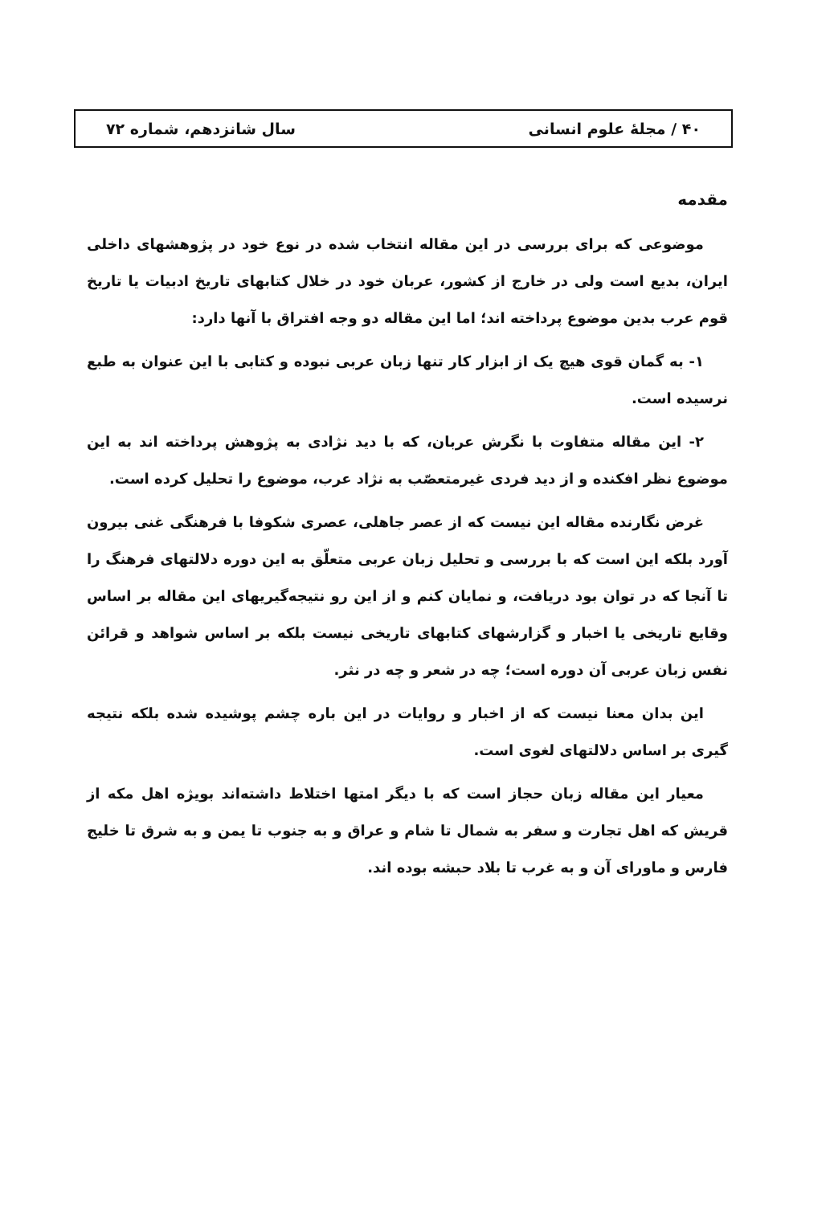۴۰ / مجلۀ علوم انسانی سال شانزدهم، شماره ۷۲
مقدمه
موضوعی که برای بررسی در این مقاله انتخاب شده در نوع خود در پژوهشهای داخلی ایران، بدیع است ولی در خارج از کشور، عربان خود در خلال کتابهای تاریخ ادبیات یا تاریخ قوم عرب بدین موضوع پرداخته اند؛ اما این مقاله دو وجه افتراق با آنها دارد:
۱- به گمان قوی هیچ یک از ابزار کار تنها زبان عربی نبوده و کتابی با این عنوان به طبع نرسیده است.
۲- این مقاله متفاوت با نگرش عربان، که با دید نژادی به پژوهش پرداخته اند به این موضوع نظر افکنده و از دید فردی غیرمتعصّب به نژاد عرب، موضوع را تحلیل کرده است.
غرض نگارنده مقاله این نیست که از عصر جاهلی، عصری شکوفا با فرهنگی غنی بیرون آورد بلکه این است که با بررسی و تحلیل زبان عربی متعلّق به این دوره دلالتهای فرهنگ را تا آنجا که در توان بود دریافت، و نمایان کنم و از این رو نتیجه‌گیریهای این مقاله بر اساس وقایع تاریخی یا اخبار و گزارشهای کتابهای تاریخی نیست بلکه بر اساس شواهد و قرائن نفس زبان عربی آن دوره است؛ چه در شعر و چه در نثر.
این بدان معنا نیست که از اخبار و روایات در این باره چشم پوشیده شده بلکه نتیجه گیری بر اساس دلالتهای لغوی است.
معیار این مقاله زبان حجاز است که با دیگر امتها اختلاط داشته‌اند بویژه اهل مکه از قریش که اهل تجارت و سفر به شمال تا شام و عراق و به جنوب تا یمن و به شرق تا خلیج فارس و ماورای آن و به غرب تا بلاد حبشه بوده اند.